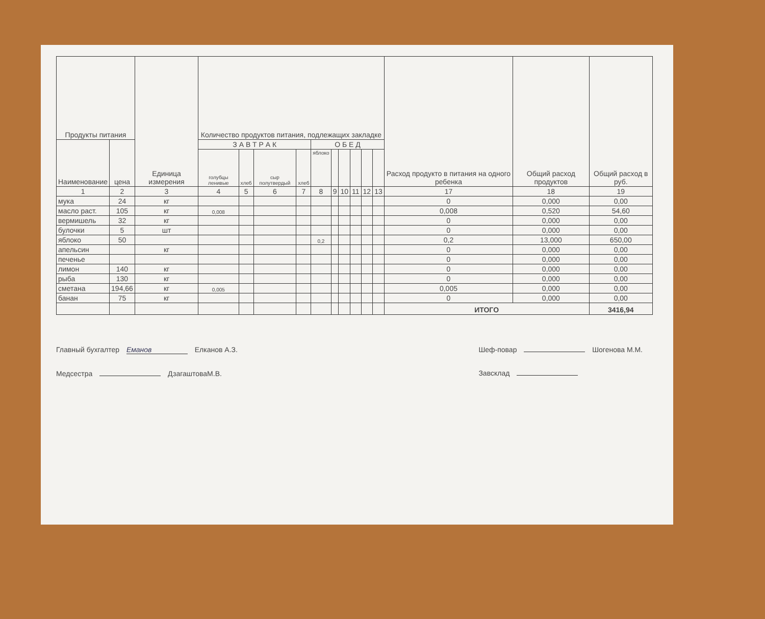| Продукты питания | | Единица измерения | Количество продуктов питания, подлежащих закладке | | | | | | | | | | Расход продукто в питания на одного ребенка | Общий расход продуктов | Общий расход в руб. |
| --- | --- | --- | --- | --- | --- | --- | --- | --- | --- | --- | --- | --- | --- | --- | --- |
| Наименование | цена | | З А В Т Р А К | | | | О Б Е Д | | | | | | | | |
| | | | голубцы ленивые | хлеб | сыр полутвердый | хлеб | яблоко | | | | | | | | |
| 1 | 2 | 3 | 4 | 5 | 6 | 7 | 8 | 9 | 10 | 11 | 12 | 13 | 17 | 18 | 19 |
| мука | 24 | кг | | | | | | | | | | | 0 | 0,000 | 0,00 |
| масло раст. | 105 | кг | 0,008 | | | | | | | | | | 0,008 | 0,520 | 54,60 |
| вермишель | 32 | кг | | | | | | | | | | | 0 | 0,000 | 0,00 |
| булочки | 5 | шт | | | | | | | | | | | 0 | 0,000 | 0,00 |
| яблоко | 50 | | | | | | 0,2 | | | | | | 0,2 | 13,000 | 650,00 |
| апельсин | | кг | | | | | | | | | | | 0 | 0,000 | 0,00 |
| печенье | | | | | | | | | | | | | 0 | 0,000 | 0,00 |
| лимон | 140 | кг | | | | | | | | | | | 0 | 0,000 | 0,00 |
| рыба | 130 | кг | | | | | | | | | | | 0 | 0,000 | 0,00 |
| сметана | 194,66 | кг | 0,005 | | | | | | | | | | 0,005 | 0,000 | 0,00 |
| банан | 75 | кг | | | | | | | | | | | 0 | 0,000 | 0,00 |
| | | | | | | | | | | | | | ИТОГО | | 3416,94 |
Главный бухгалтер Еманов Елканов А.З.
Медсестра ДзагаштоваМ.В.
Шеф-повар Шогенова М.М.
Завсклад